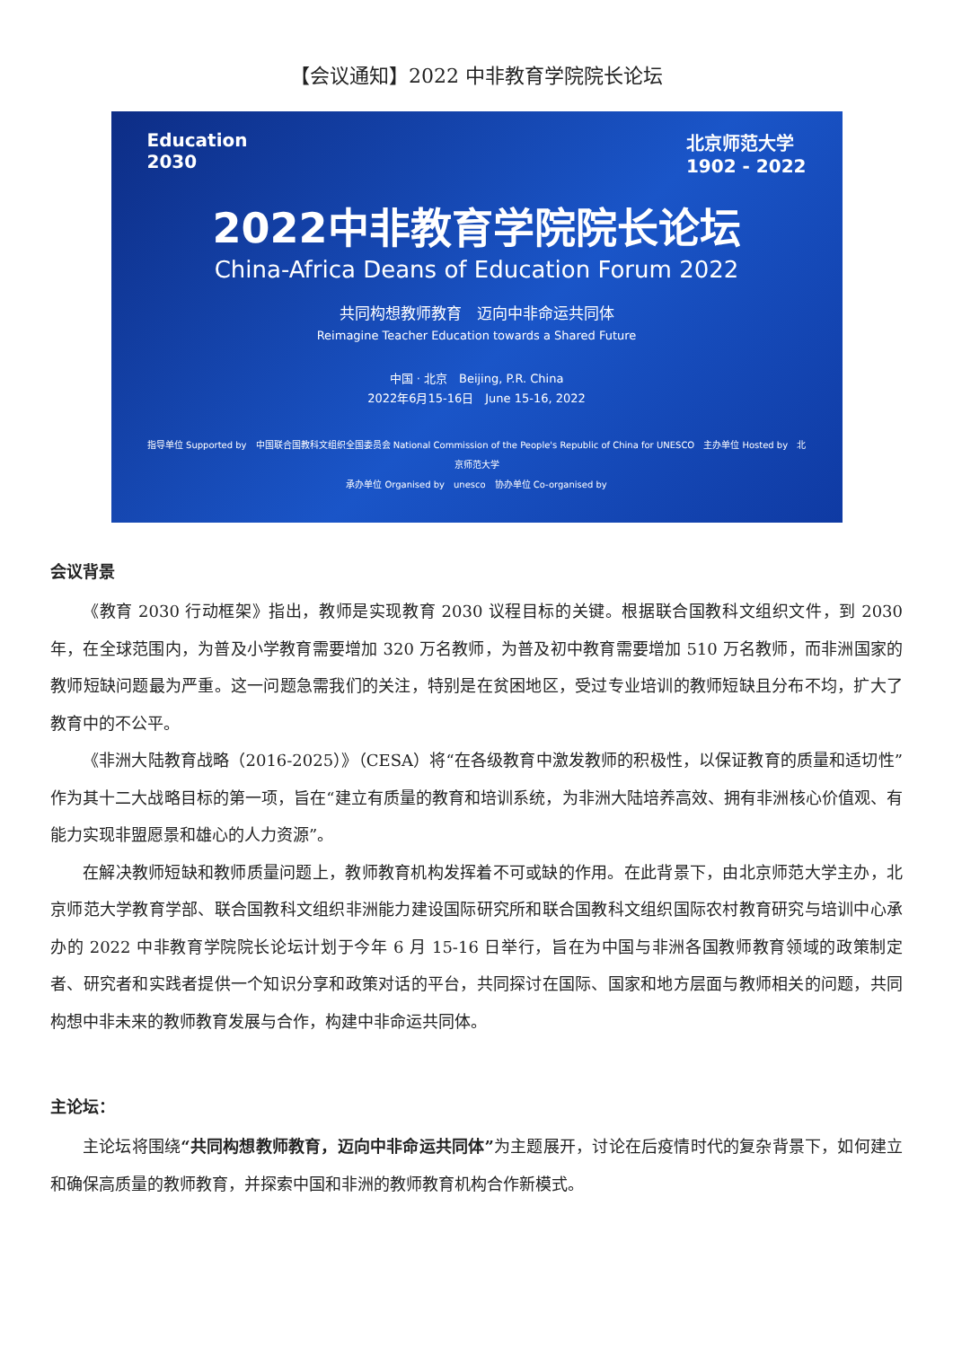【会议通知】2022 中非教育学院院长论坛
Education
2030
北京师范大学
1902 - 2022
2022中非教育学院院长论坛
China-Africa Deans of Education Forum 2022
共同构想教师教育　迈向中非命运共同体
Reimagine Teacher Education towards a Shared Future
中国 · 北京　Beijing, P.R. China
2022年6月15-16日　June 15-16, 2022
指导单位 Supported by　中国联合国教科文组织全国委员会 National Commission of the People's Republic of China for UNESCO　主办单位 Hosted by　北京师范大学
承办单位 Organised by　unesco　协办单位 Co-organised by
会议背景
《教育 2030 行动框架》指出，教师是实现教育 2030 议程目标的关键。根据联合国教科文组织文件，到 2030 年，在全球范围内，为普及小学教育需要增加 320 万名教师，为普及初中教育需要增加 510 万名教师，而非洲国家的教师短缺问题最为严重。这一问题急需我们的关注，特别是在贫困地区，受过专业培训的教师短缺且分布不均，扩大了教育中的不公平。
《非洲大陆教育战略（2016-2025）》（CESA）将“在各级教育中激发教师的积极性，以保证教育的质量和适切性”作为其十二大战略目标的第一项，旨在“建立有质量的教育和培训系统，为非洲大陆培养高效、拥有非洲核心价值观、有能力实现非盟愿景和雄心的人力资源”。
在解决教师短缺和教师质量问题上，教师教育机构发挥着不可或缺的作用。在此背景下，由北京师范大学主办，北京师范大学教育学部、联合国教科文组织非洲能力建设国际研究所和联合国教科文组织国际农村教育研究与培训中心承办的 2022 中非教育学院院长论坛计划于今年 6 月 15-16 日举行，旨在为中国与非洲各国教师教育领域的政策制定者、研究者和实践者提供一个知识分享和政策对话的平台，共同探讨在国际、国家和地方层面与教师相关的问题，共同构想中非未来的教师教育发展与合作，构建中非命运共同体。
主论坛：
主论坛将围绕“共同构想教师教育，迈向中非命运共同体”为主题展开，讨论在后疫情时代的复杂背景下，如何建立和确保高质量的教师教育，并探索中国和非洲的教师教育机构合作新模式。